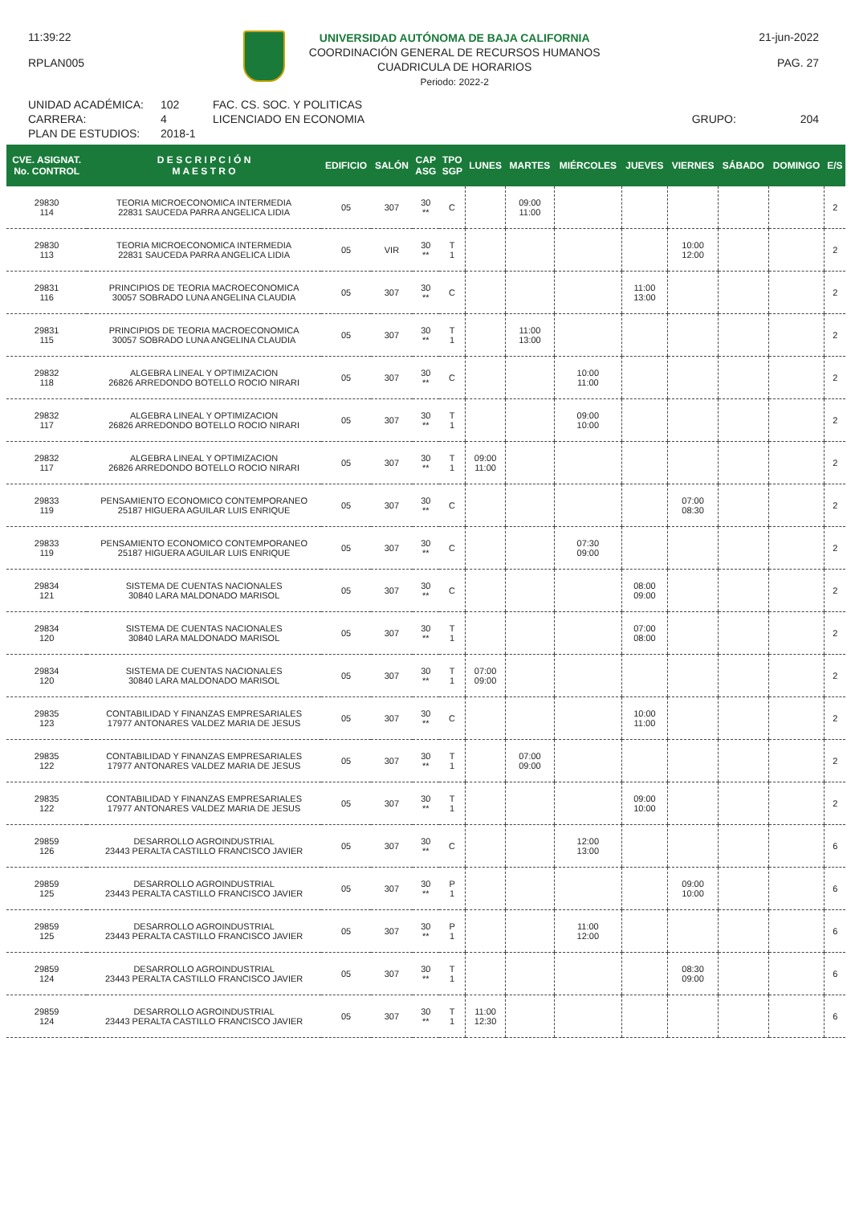11:39:22
RPLAN005
UNIVERSIDAD AUTÓNOMA DE BAJA CALIFORNIA
COORDINACIÓN GENERAL DE RECURSOS HUMANOS
CUADRICULA DE HORARIOS
Periodo: 2022-2
21-jun-2022
PAG. 27
UNIDAD ACADÉMICA:
CARRERA:
PLAN DE ESTUDIOS:
102
4
2018-1
FAC. CS. SOC. Y POLITICAS
LICENCIADO EN ECONOMIA
GRUPO:
204
| CVE. ASIGNAT. No. CONTROL | D E S C R I P C I Ó N M A E S T R O | EDIFICIO | SALÓN | CAP ASG | TPO SGP | LUNES | MARTES | MIÉRCOLES | JUEVES | VIERNES | SÁBADO | DOMINGO | E/S |
| --- | --- | --- | --- | --- | --- | --- | --- | --- | --- | --- | --- | --- | --- |
| 29830 114 | TEORIA MICROECONOMICA INTERMEDIA 22831 SAUCEDA PARRA ANGELICA LIDIA | 05 | 307 | 30 ** | C | | 09:00 11:00 | | | | | | 2 |
| 29830 113 | TEORIA MICROECONOMICA INTERMEDIA 22831 SAUCEDA PARRA ANGELICA LIDIA | 05 | VIR | 30 ** | T 1 | | | | | 10:00 12:00 | | | 2 |
| 29831 116 | PRINCIPIOS DE TEORIA MACROECONOMICA 30057 SOBRADO LUNA ANGELINA CLAUDIA | 05 | 307 | 30 ** | C | | | | 11:00 13:00 | | | | 2 |
| 29831 115 | PRINCIPIOS DE TEORIA MACROECONOMICA 30057 SOBRADO LUNA ANGELINA CLAUDIA | 05 | 307 | 30 ** | T 1 | | 11:00 13:00 | | | | | | 2 |
| 29832 118 | ALGEBRA LINEAL Y OPTIMIZACION 26826 ARREDONDO BOTELLO ROCIO NIRARI | 05 | 307 | 30 ** | C | | | 10:00 11:00 | | | | | 2 |
| 29832 117 | ALGEBRA LINEAL Y OPTIMIZACION 26826 ARREDONDO BOTELLO ROCIO NIRARI | 05 | 307 | 30 ** | T 1 | | | 09:00 10:00 | | | | | 2 |
| 29832 117 | ALGEBRA LINEAL Y OPTIMIZACION 26826 ARREDONDO BOTELLO ROCIO NIRARI | 05 | 307 | 30 ** | T 1 | 09:00 11:00 | | | | | | | 2 |
| 29833 119 | PENSAMIENTO ECONOMICO CONTEMPORANEO 25187 HIGUERA AGUILAR LUIS ENRIQUE | 05 | 307 | 30 ** | C | | | | | 07:00 08:30 | | | 2 |
| 29833 119 | PENSAMIENTO ECONOMICO CONTEMPORANEO 25187 HIGUERA AGUILAR LUIS ENRIQUE | 05 | 307 | 30 ** | C | | | 07:30 09:00 | | | | | 2 |
| 29834 121 | SISTEMA DE CUENTAS NACIONALES 30840 LARA MALDONADO MARISOL | 05 | 307 | 30 ** | C | | | | 08:00 09:00 | | | | 2 |
| 29834 120 | SISTEMA DE CUENTAS NACIONALES 30840 LARA MALDONADO MARISOL | 05 | 307 | 30 ** | T 1 | | | | 07:00 08:00 | | | | 2 |
| 29834 120 | SISTEMA DE CUENTAS NACIONALES 30840 LARA MALDONADO MARISOL | 05 | 307 | 30 ** | T 1 | 07:00 09:00 | | | | | | | 2 |
| 29835 123 | CONTABILIDAD Y FINANZAS EMPRESARIALES 17977 ANTONARES VALDEZ MARIA DE JESUS | 05 | 307 | 30 ** | C | | | | 10:00 11:00 | | | | 2 |
| 29835 122 | CONTABILIDAD Y FINANZAS EMPRESARIALES 17977 ANTONARES VALDEZ MARIA DE JESUS | 05 | 307 | 30 ** | T 1 | | 07:00 09:00 | | | | | | 2 |
| 29835 122 | CONTABILIDAD Y FINANZAS EMPRESARIALES 17977 ANTONARES VALDEZ MARIA DE JESUS | 05 | 307 | 30 ** | T 1 | | | | 09:00 10:00 | | | | 2 |
| 29859 126 | DESARROLLO AGROINDUSTRIAL 23443 PERALTA CASTILLO FRANCISCO JAVIER | 05 | 307 | 30 ** | C | | | 12:00 13:00 | | | | | 6 |
| 29859 125 | DESARROLLO AGROINDUSTRIAL 23443 PERALTA CASTILLO FRANCISCO JAVIER | 05 | 307 | 30 ** | P 1 | | | | | 09:00 10:00 | | | 6 |
| 29859 125 | DESARROLLO AGROINDUSTRIAL 23443 PERALTA CASTILLO FRANCISCO JAVIER | 05 | 307 | 30 ** | P 1 | | | 11:00 12:00 | | | | | 6 |
| 29859 124 | DESARROLLO AGROINDUSTRIAL 23443 PERALTA CASTILLO FRANCISCO JAVIER | 05 | 307 | 30 ** | T 1 | | | | | 08:30 09:00 | | | 6 |
| 29859 124 | DESARROLLO AGROINDUSTRIAL 23443 PERALTA CASTILLO FRANCISCO JAVIER | 05 | 307 | 30 ** | T 1 | 11:00 12:30 | | | | | | | 6 |